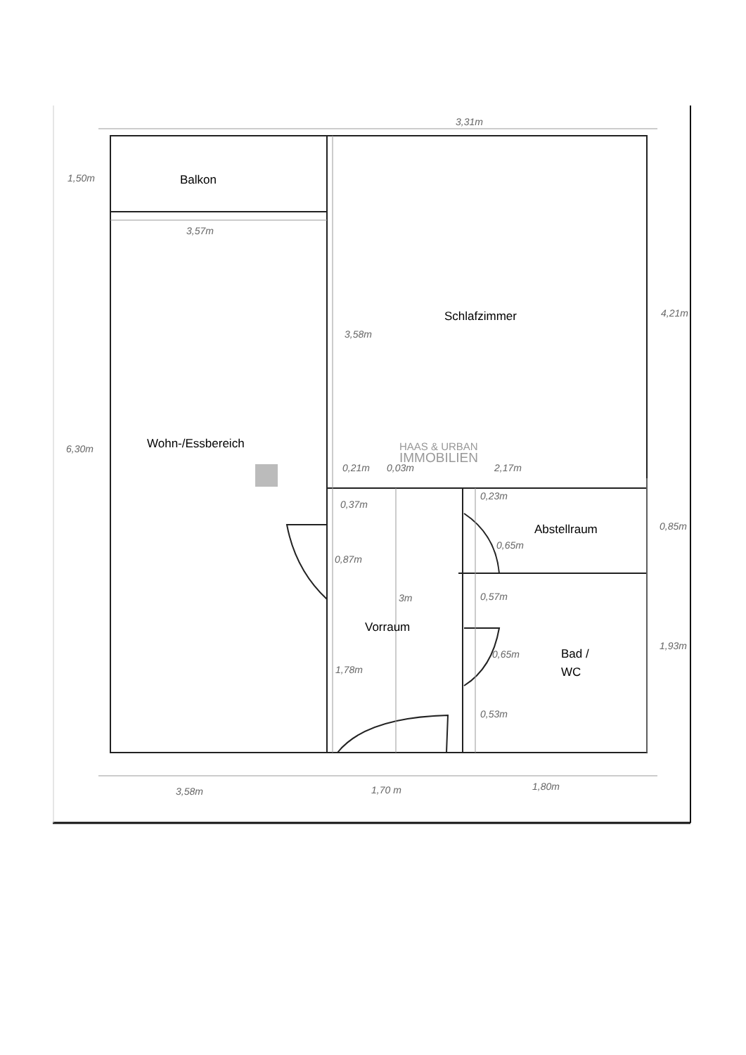Balkon
Schlafzimmer
Wohn-/Essbereich
Abstellraum
Vorraum
Bad /
WC
3,31m
1,50m
3,57m
3,58m
4,21m
6,30m
0,21m
0,03m
2,17m
0,37m
0,23m
0,85m
0,65m
0,87m
3m
0,57m
1,93m
0,65m
1,78m
0,53m
3,58m
1,70 m
1,80m
HAAS & URBAN
IMMOBILIEN